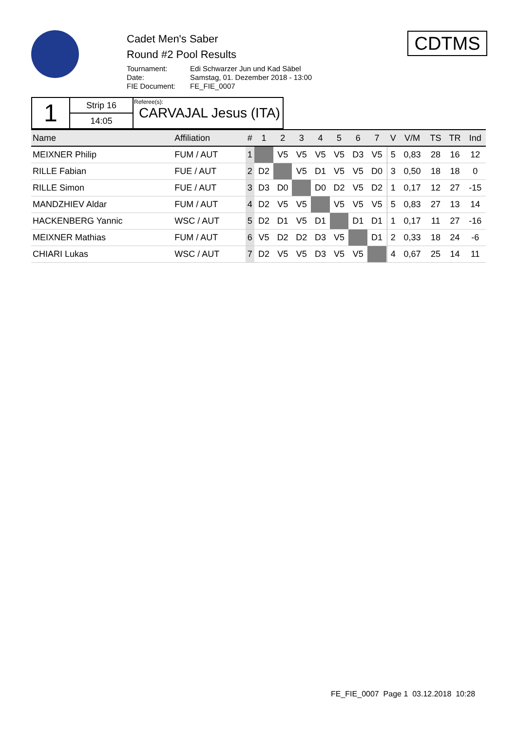Cadet Men's Saber
Round #2 Pool Results
| Tournament: | Edi Schwarzer Jun und Kad Säbel |
| Date: | Samstag, 01. Dezember 2018 - 13:00 |
| FIE Document: | FE_FIE_0007 |
CDTMS
| 1 | Strip 16 | Referee(s): CARVAJAL Jesus (ITA) |
| | 14:05 | |
| Name | Affiliation | # | 1 | 2 | 3 | 4 | 5 | 6 | 7 | | V | V/M | TS | TR | Ind |
| --- | --- | --- | --- | --- | --- | --- | --- | --- | --- | --- | --- | --- | --- | --- | --- |
| MEIXNER Philip | FUM / AUT | 1 | | V5 | V5 | V5 | V5 | D3 | V5 | | 5 | 0,83 | 28 | 16 | 12 |
| RILLE Fabian | FUE / AUT | 2 | D2 | | V5 | D1 | V5 | V5 | D0 | | 3 | 0,50 | 18 | 18 | 0 |
| RILLE Simon | FUE / AUT | 3 | D3 | D0 | | D0 | D2 | V5 | D2 | | 1 | 0,17 | 12 | 27 | -15 |
| MANDZHIEV Aldar | FUM / AUT | 4 | D2 | V5 | V5 | | V5 | V5 | V5 | | 5 | 0,83 | 27 | 13 | 14 |
| HACKENBERG Yannic | WSC / AUT | 5 | D2 | D1 | V5 | D1 | | D1 | D1 | | 1 | 0,17 | 11 | 27 | -16 |
| MEIXNER Mathias | FUM / AUT | 6 | V5 | D2 | D2 | D3 | V5 | | D1 | | 2 | 0,33 | 18 | 24 | -6 |
| CHIARI Lukas | WSC / AUT | 7 | D2 | V5 | V5 | D3 | V5 | V5 | | | 4 | 0,67 | 25 | 14 | 11 |
FE_FIE_0007 Page 1 03.12.2018 10:28